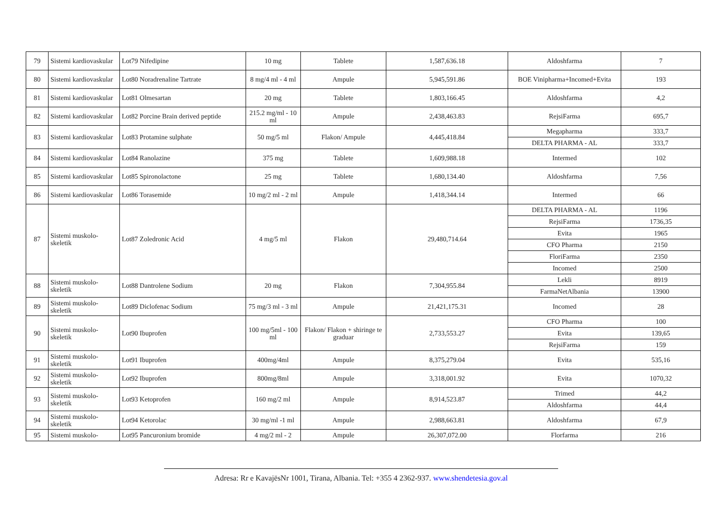| 79 | Sistemi kardiovaskular | Lot79 Nifedipine | 10 mg | Tablete | 1,587,636.18 | Aldoshfarma | 7 |
| 80 | Sistemi kardiovaskular | Lot80 Noradrenaline Tartrate | 8 mg/4 ml - 4 ml | Ampule | 5,945,591.86 | BOE Vinipharma+Incomed+Evita | 193 |
| 81 | Sistemi kardiovaskular | Lot81 Olmesartan | 20 mg | Tablete | 1,803,166.45 | Aldoshfarma | 4,2 |
| 82 | Sistemi kardiovaskular | Lot82 Porcine Brain derived peptide | 215.2 mg/ml - 10 ml | Ampule | 2,438,463.83 | RejsiFarma | 695,7 |
| 83 | Sistemi kardiovaskular | Lot83 Protamine sulphate | 50 mg/5 ml | Flakon/ Ampule | 4,445,418.84 | Megapharma | 333,7 |
| | | | | | | DELTA PHARMA - AL | 333,7 |
| 84 | Sistemi kardiovaskular | Lot84 Ranolazine | 375 mg | Tablete | 1,609,988.18 | Intermed | 102 |
| 85 | Sistemi kardiovaskular | Lot85 Spironolactone | 25 mg | Tablete | 1,680,134.40 | Aldoshfarma | 7,56 |
| 86 | Sistemi kardiovaskular | Lot86 Torasemide | 10 mg/2 ml - 2 ml | Ampule | 1,418,344.14 | Intermed | 66 |
| 87 | Sistemi muskolo-skeletik | Lot87 Zoledronic Acid | 4 mg/5 ml | Flakon | 29,480,714.64 | DELTA PHARMA - AL | 1196 |
| | | | | | | RejsiFarma | 1736,35 |
| | | | | | | Evita | 1965 |
| | | | | | | CFO Pharma | 2150 |
| | | | | | | FloriFarma | 2350 |
| | | | | | | Incomed | 2500 |
| 88 | Sistemi muskolo-skeletik | Lot88 Dantrolene Sodium | 20 mg | Flakon | 7,304,955.84 | Lekli | 8919 |
| | | | | | | FarmaNetAlbania | 13900 |
| 89 | Sistemi muskolo-skeletik | Lot89 Diclofenac Sodium | 75 mg/3 ml - 3 ml | Ampule | 21,421,175.31 | Incomed | 28 |
| 90 | Sistemi muskolo-skeletik | Lot90 Ibuprofen | 100 mg/5ml - 100 ml | Flakon/ Flakon + shiringe te graduar | 2,733,553.27 | CFO Pharma | 100 |
| | | | | | | Evita | 139,65 |
| | | | | | | RejsiFarma | 159 |
| 91 | Sistemi muskolo-skeletik | Lot91 Ibuprofen | 400mg/4ml | Ampule | 8,375,279.04 | Evita | 535,16 |
| 92 | Sistemi muskolo-skeletik | Lot92 Ibuprofen | 800mg/8ml | Ampule | 3,318,001.92 | Evita | 1070,32 |
| 93 | Sistemi muskolo-skeletik | Lot93 Ketoprofen | 160 mg/2 ml | Ampule | 8,914,523.87 | Trimed | 44,2 |
| | | | | | | Aldoshfarma | 44,4 |
| 94 | Sistemi muskolo-skeletik | Lot94 Ketorolac | 30 mg/ml -1 ml | Ampule | 2,988,663.81 | Aldoshfarma | 67,9 |
| 95 | Sistemi muskolo- | Lot95 Pancuronium bromide | 4 mg/2 ml - 2 | Ampule | 26,307,072.00 | Florfarma | 216 |
Adresa: Rr e KavajësNr 1001, Tirana, Albania. Tel: +355 4 2362-937. www.shendetesia.gov.al